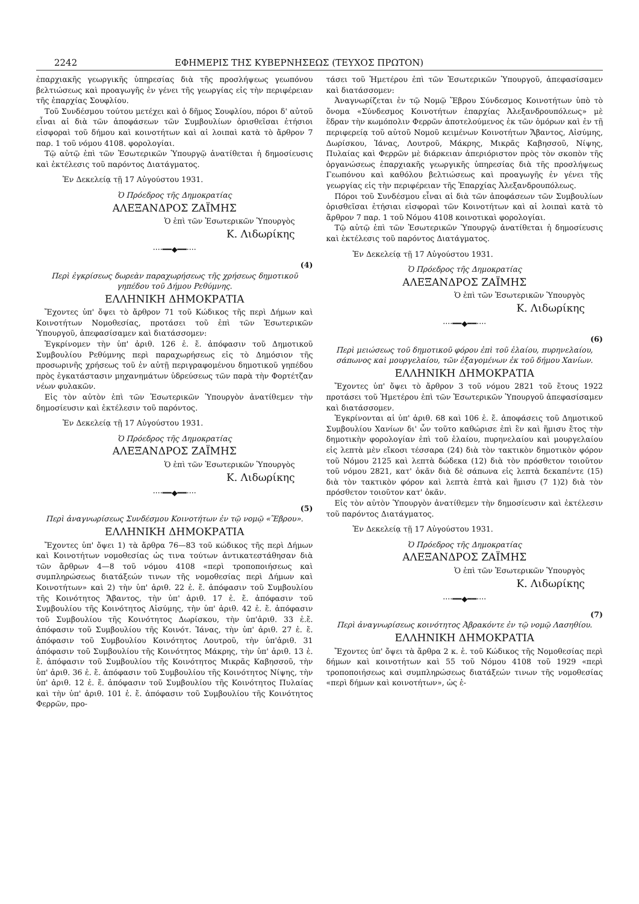2242 ΕΦΗΜΕΡΙΣ ΤΗΣ ΚΥΒΕΡΝΗΣΕΩΣ (ΤΕΥΧΟΣ ΠΡΩΤΟΝ)
ἐπαρχιακῆς γεωργικῆς ὑπηρεσίας διὰ τῆς προσλήψεως γεωπόνου βελτιώσεως καὶ προαγωγῆς ἐν γένει τῆς γεωργίας εἰς τὴν περιφέρειαν τῆς ἐπαρχίας Σουφλίου.
Τοῦ Συνδέσμου τούτου μετέχει καὶ ὁ δῆμος Σουφλίου, πόροι δ' αὐτοῦ εἶναι αἱ διὰ τῶν ἀποφάσεων τῶν Συμβουλίων ὁρισθεῖσαι ἐτήσιοι εἰσφοραὶ τοῦ δήμου καὶ κοινοτήτων καὶ αἱ λοιπαὶ κατὰ τὸ ἄρθρον 7 παρ. 1 τοῦ νόμου 4108. φορολογίαι.
Τῷ αὐτῷ ἐπὶ τῶν Ἐσωτερικῶν Ὑπουργῷ ἀνατίθεται ἡ δημοσίευσις καὶ ἐκτέλεσις τοῦ παρόντος Διατάγματος.
Ἐν Δεκελείᾳ τῇ 17 Αὐγούστου 1931.
Ὁ Πρόεδρος τῆς Δημοκρατίας
ΑΛΕΞΑΝΔΡΟΣ ΖΑΪΜΗΣ
Ὁ ἐπὶ τῶν Ἐσωτερικῶν Ὑπουργὸς
Κ. Λιδωρίκης
····━━◆━━····
(4)
Περὶ ἐγκρίσεως δωρεὰν παραχωρήσεως τῆς χρήσεως δημοτικοῦ γηπέδου τοῦ Δήμου Ρεθύμνης.
ΕΛΛΗΝΙΚΗ ΔΗΜΟΚΡΑΤΙΑ
Ἔχοντες ὑπ' ὄψει τὸ ἄρθρον 71 τοῦ Κώδικος τῆς περὶ Δήμων καὶ Κοινοτήτων Νομοθεσίας, προτάσει τοῦ ἐπὶ τῶν Ἐσωτερικῶν Ὑπουργοῦ, ἀπεφασίσαμεν καὶ διατάσσομεν:
Ἐγκρίνομεν τὴν ὑπ' ἀριθ. 126 ἐ. ἔ. ἀπόφασιν τοῦ Δημοτικοῦ Συμβουλίου Ρεθύμνης περὶ παραχωρήσεως εἰς τὸ Δημόσιον τῆς προσωρινῆς χρήσεως τοῦ ἐν αὐτῇ περιγραφομένου δημοτικοῦ γηπέδου πρὸς ἐγκατάστασιν μηχανημάτων ὑδρεύσεως τῶν παρὰ τὴν Φορτέτζαν νέων φυλακῶν.
Εἰς τὸν αὐτὸν ἐπὶ τῶν Ἐσωτερικῶν Ὑπουργὸν ἀνατίθεμεν τὴν δημοσίευσιν καὶ ἐκτέλεσιν τοῦ παρόντος.
Ἐν Δεκελείᾳ τῇ 17 Αὐγούστου 1931.
Ὁ Πρόεδρος τῆς Δημοκρατίας
ΑΛΕΞΑΝΔΡΟΣ ΖΑΪΜΗΣ
Ὁ ἐπὶ τῶν Ἐσωτερικῶν Ὑπουργὸς
Κ. Λιδωρίκης
····━━◆━━····
(5)
Περὶ ἀναγνωρίσεως Συνδέσμου Κοινοτήτων ἐν τῷ νομῷ «Ἕβρου».
ΕΛΛΗΝΙΚΗ ΔΗΜΟΚΡΑΤΙΑ
Ἔχοντες ὑπ' ὄψει 1) τὰ ἄρθρα 76—83 τοῦ κώδικος τῆς περὶ Δήμων καὶ Κοινοτήτων νομοθεσίας ὡς τινα τούτων ἀντικατεστάθησαν διὰ τῶν ἄρθρων 4—8 τοῦ νόμου 4108 «περὶ τροποποιήσεως καὶ συμπληρώσεως διατάξεών τινων τῆς νομοθεσίας περὶ Δήμων καὶ Κοινοτήτων» καὶ 2) τὴν ὑπ' ἀριθ. 22 ἐ. ἔ. ἀπόφασιν τοῦ Συμβουλίου τῆς Κοινότητος Ἄβαντος, τὴν ὑπ' ἀριθ. 17 ἐ. ἔ. ἀπόφασιν τοῦ Συμβουλίου τῆς Κοινότητος Αἰσύμης, τὴν ὑπ' ἀριθ. 42 ἐ. ἔ. ἀπόφασιν τοῦ Συμβουλίου τῆς Κοινότητος Δωρίσκου, τὴν ὑπ'ἀριθ. 33 ἐ.ἔ. ἀπόφασιν τοῦ Συμβουλίου τῆς Κοινότ. Ἰάνας, τὴν ὑπ' ἀριθ. 27 ἐ. ἔ. ἀπόφασιν τοῦ Συμβουλίου Κοινότητος Λουτροῦ, τὴν ὑπ'ἀριθ. 31 ἀπόφασιν τοῦ Συμβουλίου τῆς Κοινότητος Μάκρης, τὴν ὑπ' ἀριθ. 13 ἐ. ἔ. ἀπόφασιν τοῦ Συμβουλίου τῆς Κοινότητος Μικρᾶς Καβησσοῦ, τὴν ὑπ' ἀριθ. 36 ἐ. ἔ. ἀπόφασιν τοῦ Συμβουλίου τῆς Κοινότητος Νίψης, τὴν ὑπ' ἀριθ. 12 ἐ. ἔ. ἀπόφασιν τοῦ Συμβουλίου τῆς Κοινότητος Πυλαίας καὶ τὴν ὑπ' ἀριθ. 101 ἐ. ἔ. ἀπόφασιν τοῦ Συμβουλίου τῆς Κοινότητος Φερρῶν, προ-
τάσει τοῦ Ἡμετέρου ἐπὶ τῶν Ἐσωτερικῶν Ὑπουργοῦ, ἀπεφασίσαμεν καὶ διατάσσομεν:
Ἀναγνωρίζεται ἐν τῷ Νομῷ Ἕβρου Σύνδεσμος Κοινοτήτων ὑπὸ τὸ ὄνομα «Σύνδεσμος Κοινοτήτων ἐπαρχίας Ἀλεξανδρουπόλεως» μὲ ἕδραν τὴν κωμόπολιν Φερρῶν ἀποτελούμενος ἐκ τῶν ὁμόρων καὶ ἐν τῇ περιφερείᾳ τοῦ αὐτοῦ Νομοῦ κειμένων Κοινοτήτων Ἄβαντος, Αἰσύμης, Δωρίσκου, Ἰάνας, Λουτροῦ, Μάκρης, Μικρᾶς Καβησσοῦ, Νίψης, Πυλαίας καὶ Φερρῶν μὲ διάρκειαν ἀπεριόριστον πρὸς τὸν σκοπὸν τῆς ὀργανώσεως ἐπαρχιακῆς γεωργικῆς ὑπηρεσίας διὰ τῆς προσλήψεως Γεωπόνου καὶ καθόλου βελτιώσεως καὶ προαγωγῆς ἐν γένει τῆς γεωργίας εἰς τὴν περιφέρειαν τῆς Ἐπαρχίας Ἀλεξανδρουπόλεως.
Πόροι τοῦ Συνδέσμου εἶναι αἱ διὰ τῶν ἀποφάσεων τῶν Συμβουλίων ὁρισθεῖσαι ἐτήσιαι εἰσφοραὶ τῶν Κοινοτήτων καὶ αἱ λοιπαὶ κατὰ τὸ ἄρθρον 7 παρ. 1 τοῦ Νόμου 4108 κοινοτικαὶ φορολογίαι.
Τῷ αὐτῷ ἐπὶ τῶν Ἐσωτερικῶν Ὑπουργῷ ἀνατίθεται ἡ δημοσίευσις καὶ ἐκτέλεσις τοῦ παρόντος Διατάγματος.
Ἐν Δεκελείᾳ τῇ 17 Αὐγούστου 1931.
Ὁ Πρόεδρος τῆς Δημοκρατίας
ΑΛΕΞΑΝΔΡΟΣ ΖΑΪΜΗΣ
Ὁ ἐπὶ τῶν Ἐσωτερικῶν Ὑπουργὸς
Κ. Λιδωρίκης
····━━◆━━····
(6)
Περὶ μειώσεως τοῦ δημοτικοῦ φόρου ἐπὶ τοῦ ἐλαίου, πυρηνελαίου, σάπωνος καὶ μουργελαίου, τῶν ἐξαγομένων ἐκ τοῦ δήμου Χανίων.
ΕΛΛΗΝΙΚΗ ΔΗΜΟΚΡΑΤΙΑ
Ἔχοντες ὑπ' ὄψει τὸ ἄρθρον 3 τοῦ νόμου 2821 τοῦ ἔτους 1922 προτάσει τοῦ Ἡμετέρου ἐπὶ τῶν Ἐσωτερικῶν Ὑπουργοῦ ἀπεφασίσαμεν καὶ διατάσσομεν.
Ἐγκρίνονται αἱ ὑπ' ἀριθ. 68 καὶ 106 ἐ. ἔ. ἀποφάσεις τοῦ Δημοτικοῦ Συμβουλίου Χανίων δι' ὧν τοῦτο καθώρισε ἐπὶ ἓν καὶ ἥμισυ ἔτος τὴν δημοτικὴν φορολογίαν ἐπὶ τοῦ ἐλαίου, πυρηνελαίου καὶ μουργελαίου εἰς λεπτὰ μὲν εἴκοσι τέσσαρα (24) διὰ τὸν τακτικὸν δημοτικὸν φόρον τοῦ Νόμου 2125 καὶ λεπτὰ δώδεκα (12) διὰ τὸν πρόσθετον τοιοῦτον τοῦ νόμου 2821, κατ' ὀκᾶν διὰ δὲ σάπωνα εἰς λεπτὰ δεκαπέντε (15) διὰ τὸν τακτικὸν φόρον καὶ λεπτὰ ἑπτὰ καὶ ἥμισυ (7 1)2) διὰ τὸν πρόσθετον τοιοῦτον κατ' ὀκᾶν.
Εἰς τὸν αὐτὸν Ὑπουργὸν ἀνατίθεμεν τὴν δημοσίευσιν καὶ ἐκτέλεσιν τοῦ παρόντος Διατάγματος.
Ἐν Δεκελείᾳ τῇ 17 Αὐγούστου 1931.
Ὁ Πρόεδρος τῆς Δημοκρατίας
ΑΛΕΞΑΝΔΡΟΣ ΖΑΪΜΗΣ
Ὁ ἐπὶ τῶν Ἐσωτερικῶν Ὑπουργὸς
Κ. Λιδωρίκης
····━━◆━━····
(7)
Περὶ ἀναγνωρίσεως κοινότητος Ἀβρακόντε ἐν τῷ νομῷ Λασηθίου.
ΕΛΛΗΝΙΚΗ ΔΗΜΟΚΡΑΤΙΑ
Ἔχοντες ὑπ' ὄψει τὰ ἄρθρα 2 κ. ἑ. τοῦ Κώδικος τῆς Νομοθεσίας περὶ δήμων καὶ κοινοτήτων καὶ 55 τοῦ Νόμου 4108 τοῦ 1929 «περὶ τροποποιήσεως καὶ συμπληρώσεως διατάξεών τινων τῆς νομοθεσίας «περὶ δήμων καὶ κοινοτήτων», ὡς ἐ-